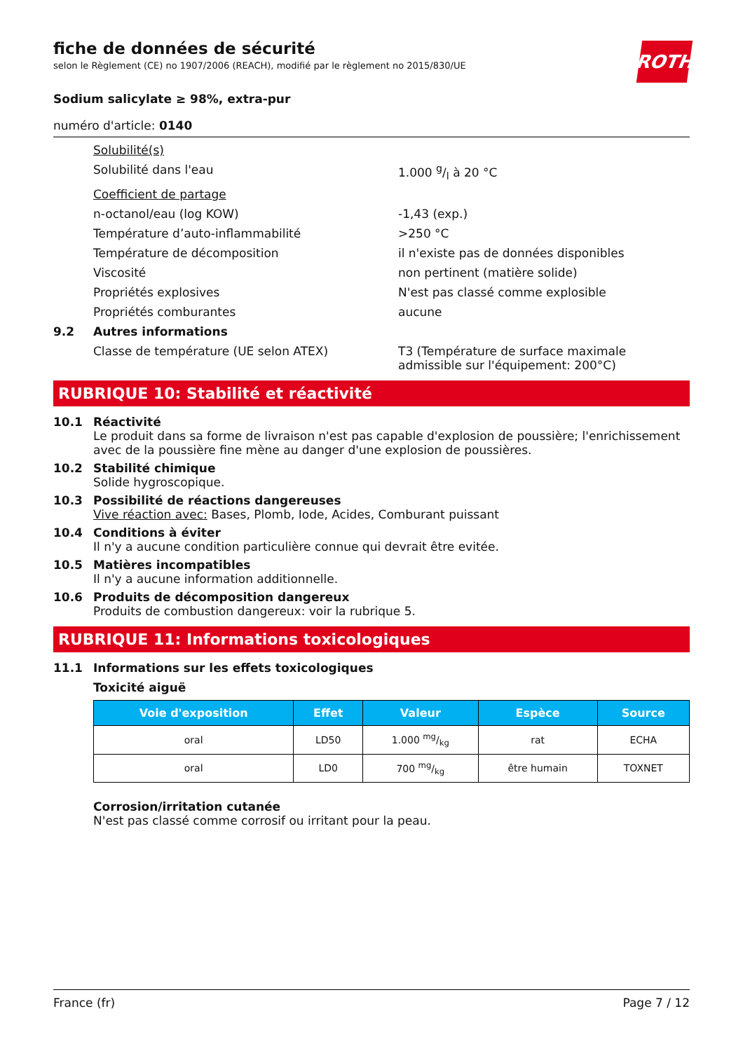ROTH
fiche de données de sécurité
selon le Règlement (CE) no 1907/2006 (REACH), modifié par le règlement no 2015/830/UE
Sodium salicylate ≥ 98%, extra-pur
numéro d'article: 0140
Solubilité(s)
Solubilité dans l'eau 1.000 g/l à 20 °C
Coefficient de partage
n-octanol/eau (log KOW) -1,43 (exp.)
Température d’auto-inflammabilité >250 °C
Température de décomposition il n'existe pas de données disponibles
Viscosité non pertinent (matière solide)
Propriétés explosives N'est pas classé comme explosible
Propriétés comburantes aucune
9.2 Autres informations
Classe de température (UE selon ATEX) T3 (Température de surface maximale admissible sur l'équipement: 200°C)
RUBRIQUE 10: Stabilité et réactivité
10.1 Réactivité
Le produit dans sa forme de livraison n'est pas capable d'explosion de poussière; l'enrichissement avec de la poussière fine mène au danger d'une explosion de poussières.
10.2 Stabilité chimique
Solide hygroscopique.
10.3 Possibilité de réactions dangereuses
Vive réaction avec: Bases, Plomb, Iode, Acides, Comburant puissant
10.4 Conditions à éviter
Il n'y a aucune condition particulière connue qui devrait être evitée.
10.5 Matières incompatibles
Il n'y a aucune information additionnelle.
10.6 Produits de décomposition dangereux
Produits de combustion dangereux: voir la rubrique 5.
RUBRIQUE 11: Informations toxicologiques
11.1 Informations sur les effets toxicologiques
Toxicité aiguë
| Voie d'exposition | Effet | Valeur | Espèce | Source |
| --- | --- | --- | --- | --- |
| oral | LD50 | 1.000 mg/kg | rat | ECHA |
| oral | LD0 | 700 mg/kg | être humain | TOXNET |
Corrosion/irritation cutanée
N'est pas classé comme corrosif ou irritant pour la peau.
France (fr) Page 7 / 12